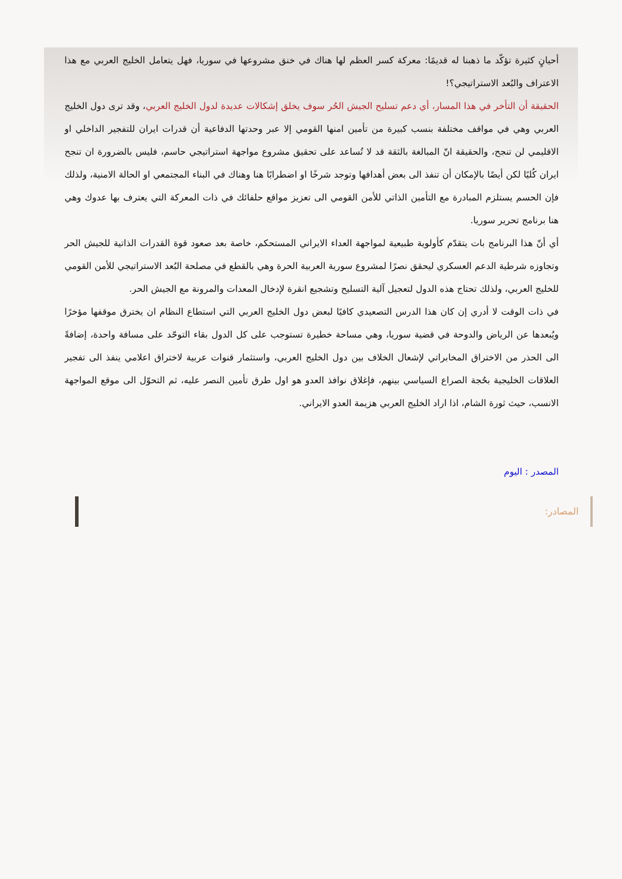أحيانٍ كثيرة تؤكّد ما ذهبنا له قديمًا: معركة كسر العظم لها هناك في خنق مشروعها في سوريا، فهل يتعامل الخليج العربي مع هذا الاعتراف والبُعد الاستراتيجي؟!
الحقيقة أن التأخر في هذا المسار، أي دعم تسليح الجيش الحُر سوف يخلق إشكالات عديدة لدول الخليج العربي، وقد ترى دول الخليج العربي وهي في مواقف مختلفة بنسب كبيرة من تأمين امنها القومي إلا عبر وحدتها الدفاعية أن قدرات ايران للتفجير الداخلي او الاقليمي لن تنجح، والحقيقة انّ المبالغة بالثقة قد لا تُساعد على تحقيق مشروع مواجهة استراتيجي حاسم، فليس بالضرورة ان تنجح ايران كُليًا لكن أيضًا بالإمكان أن تنفذ الى بعض أهدافها وتوجد شرخًا او اضطرابًا هنا وهناك في البناء المجتمعي او الحالة الامنية، ولذلك فإن الحسم يستلزم المبادرة مع التأمين الذاتي للأمن القومي الى تعزيز مواقع حلفائك في ذات المعركة التي يعترف بها عدوك وهي هنا برنامج تحرير سوريا.
أي أنّ هذا البرنامج بات يتقدّم كأولوية طبيعية لمواجهة العداء الايراني المستحكم، خاصة بعد صعود قوة القدرات الذاتية للجيش الحر وتجاوزه شرطية الدعم العسكري ليحقق نصرًا لمشروع سورية العربية الحرة وهي بالقطع في مصلحة البُعد الاستراتيجي للأمن القومي للخليج العربي، ولذلك تحتاج هذه الدول لتعجيل آلية التسليح وتشجيع انقرة لإدخال المعدات والمرونة مع الجيش الحر.
في ذات الوقت لا أدري إن كان هذا الدرس التصعيدي كافيًا لبعض دول الخليج العربي التي استطاع النظام ان يخترق موقفها مؤخرًا ويُبعدها عن الرياض والدوحة في قضية سوريا، وهي مساحة خطيرة تستوجب على كل الدول بقاء التوحّد على مسافة واحدة، إضافةً الى الحذر من الاختراق المخابراتي لإشعال الخلاف بين دول الخليج العربي، واستثمار قنوات عربية لاختراق اعلامي ينفذ الى تفجير العلاقات الخليجية بحُجة الصراع السياسي بينهم، فإغلاق نوافذ العدو هو اول طرق تأمين النصر عليه، ثم التحوّل الى موقع المواجهة الانسب، حيث ثورة الشام، اذا اراد الخليج العربي هزيمة العدو الايراني.
المصدر : اليوم
المصادر: